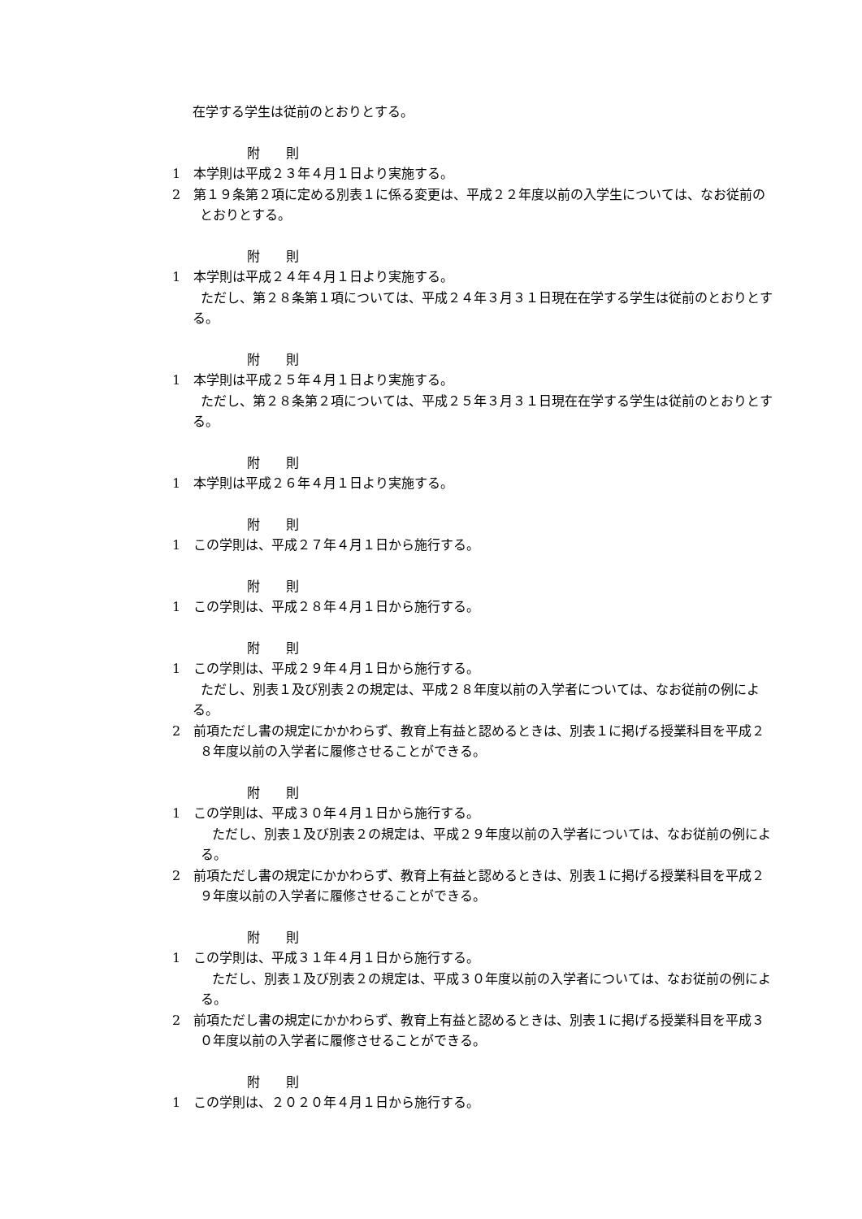在学する学生は従前のとおりとする。
附　　則
1　本学則は平成２３年４月１日より実施する。
2　第１９条第２項に定める別表１に係る変更は、平成２２年度以前の入学生については、なお従前のとおりとする。
附　　則
1　本学則は平成２４年４月１日より実施する。
ただし、第２８条第１項については、平成２４年３月３１日現在在学する学生は従前のとおりとする。
附　　則
1　本学則は平成２５年４月１日より実施する。
ただし、第２８条第２項については、平成２５年３月３１日現在在学する学生は従前のとおりとする。
附　　則
1　本学則は平成２６年４月１日より実施する。
附　　則
1　この学則は、平成２７年４月１日から施行する。
附　　則
1　この学則は、平成２８年４月１日から施行する。
附　　則
1　この学則は、平成２９年４月１日から施行する。
ただし、別表１及び別表２の規定は、平成２８年度以前の入学者については、なお従前の例による。
2　前項ただし書の規定にかかわらず、教育上有益と認めるときは、別表１に掲げる授業科目を平成２８年度以前の入学者に履修させることができる。
附　　則
1　この学則は、平成３０年４月１日から施行する。
ただし、別表１及び別表２の規定は、平成２９年度以前の入学者については、なお従前の例による。
2　前項ただし書の規定にかかわらず、教育上有益と認めるときは、別表１に掲げる授業科目を平成２９年度以前の入学者に履修させることができる。
附　　則
1　この学則は、平成３１年４月１日から施行する。
ただし、別表１及び別表２の規定は、平成３０年度以前の入学者については、なお従前の例による。
2　前項ただし書の規定にかかわらず、教育上有益と認めるときは、別表１に掲げる授業科目を平成３０年度以前の入学者に履修させることができる。
附　　則
1　この学則は、２０２０年４月１日から施行する。